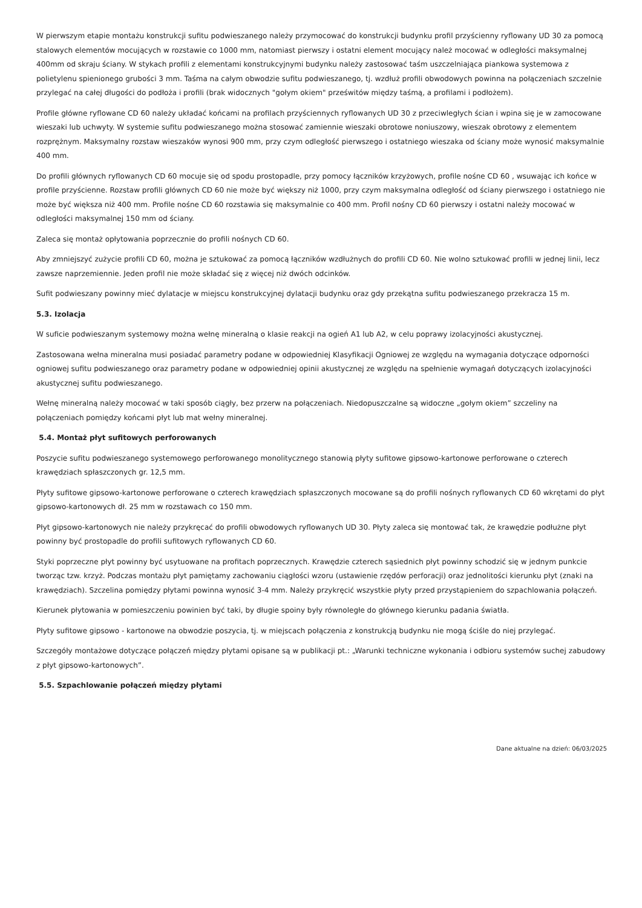W pierwszym etapie montażu konstrukcji sufitu podwieszanego należy przymocować do konstrukcji budynku profil przyścienny ryflowany UD 30 za pomocą stalowych elementów mocujących w rozstawie co 1000 mm, natomiast pierwszy i ostatni element mocujący należ mocować w odległości maksymalnej 400mm od skraju ściany. W stykach profili z elementami konstrukcyjnymi budynku należy zastosować taśm uszczelniająca piankowa systemowa z polietylenu spienionego grubości 3 mm. Taśma na całym obwodzie sufitu podwieszanego, tj. wzdłuż profili obwodowych powinna na połączeniach szczelnie przylegać na całej długości do podłoża i profili (brak widocznych "gołym okiem" prześwitów między taśmą, a profilami i podłożem).
Profile główne ryflowane CD 60 należy układać końcami na profilach przyściennych ryflowanych UD 30 z przeciwległych ścian i wpina się je w zamocowane wieszaki lub uchwyty. W systemie sufitu podwieszanego można stosować zamiennie wieszaki obrotowe noniuszowy, wieszak obrotowy z elementem rozprężnym. Maksymalny rozstaw wieszaków wynosi 900 mm, przy czym odległość pierwszego i ostatniego wieszaka od ściany może wynosić maksymalnie 400 mm.
Do profili głównych ryflowanych CD 60 mocuje się od spodu prostopadle, przy pomocy łączników krzyżowych, profile nośne CD 60 , wsuwając ich końce w profile przyścienne. Rozstaw profili głównych CD 60 nie może być większy niż 1000, przy czym maksymalna odległość od ściany pierwszego i ostatniego nie może być większa niż 400 mm. Profile nośne CD 60 rozstawia się maksymalnie co 400 mm. Profil nośny CD 60 pierwszy i ostatni należy mocować w odległości maksymalnej 150 mm od ściany.
Zaleca się montaż opłytowania poprzecznie do profili nośnych CD 60.
Aby zmniejszyć zużycie profili CD 60, można je sztukować za pomocą łączników wzdłużnych do profili CD 60. Nie wolno sztukować profili w jednej linii, lecz zawsze naprzemiennie. Jeden profil nie może składać się z więcej niż dwóch odcinków.
Sufit podwieszany powinny mieć dylatacje w miejscu konstrukcyjnej dylatacji budynku oraz gdy przekątna sufitu podwieszanego przekracza 15 m.
5.3. Izolacja
W suficie podwieszanym systemowy można wełnę mineralną o klasie reakcji na ogień A1 lub A2, w celu poprawy izolacyjności akustycznej.
Zastosowana wełna mineralna musi posiadać parametry podane w odpowiedniej Klasyfikacji Ogniowej ze względu na wymagania dotyczące odporności ogniowej sufitu podwieszanego oraz parametry podane w odpowiedniej opinii akustycznej ze względu na spełnienie wymagań dotyczących izolacyjności akustycznej sufitu podwieszanego.
Wełnę mineralną należy mocować w taki sposób ciągły, bez przerw na połączeniach. Niedopuszczalne są widoczne „gołym okiem” szczeliny na połączeniach pomiędzy końcami płyt lub mat wełny mineralnej.
5.4. Montaż płyt sufitowych perforowanych
Poszycie sufitu podwieszanego systemowego perforowanego monolitycznego stanowią płyty sufitowe gipsowo-kartonowe perforowane o czterech krawędziach spłaszczonych gr. 12,5 mm.
Płyty sufitowe gipsowo-kartonowe perforowane o czterech krawędziach spłaszczonych mocowane są do profili nośnych ryflowanych CD 60 wkrętami do płyt gipsowo-kartonowych dł. 25 mm w rozstawach co 150 mm.
Płyt gipsowo-kartonowych nie należy przykręcać do profili obwodowych ryflowanych UD 30. Płyty zaleca się montować tak, że krawędzie podłużne płyt powinny być prostopadle do profili sufitowych ryflowanych CD 60.
Styki poprzeczne płyt powinny być usytuowane na profitach poprzecznych. Krawędzie czterech sąsiednich płyt powinny schodzić się w jednym punkcie tworząc tzw. krzyż. Podczas montażu płyt pamiętamy zachowaniu ciągłości wzoru (ustawienie rzędów perforacji) oraz jednolitości kierunku płyt (znaki na krawędziach). Szczelina pomiędzy płytami powinna wynosić 3-4 mm. Należy przykręcić wszystkie płyty przed przystąpieniem do szpachlowania połączeń.
Kierunek płytowania w pomieszczeniu powinien być taki, by długie spoiny były równoległe do głównego kierunku padania światła.
Płyty sufitowe gipsowo - kartonowe na obwodzie poszycia, tj. w miejscach połączenia z konstrukcją budynku nie mogą ściśle do niej przylegać.
Szczegóły montażowe dotyczące połączeń między płytami opisane są w publikacji pt.: „Warunki techniczne wykonania i odbioru systemów suchej zabudowy z płyt gipsowo-kartonowych”.
5.5. Szpachlowanie połączeń między płytami
Dane aktualne na dzień: 06/03/2025